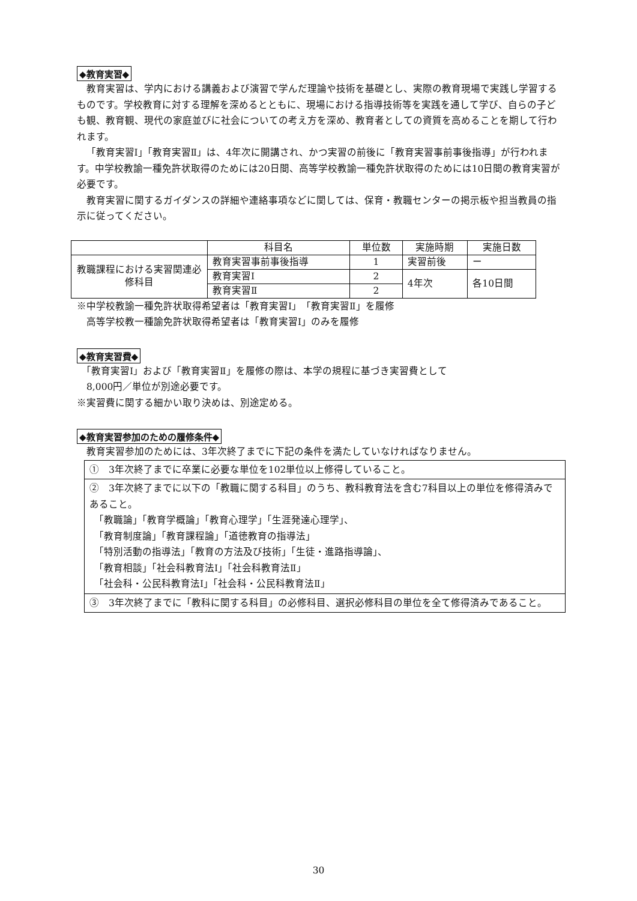◆教育実習◆
教育実習は、学内における講義および演習で学んだ理論や技術を基礎とし、実際の教育現場で実践し学習するものです。学校教育に対する理解を深めるとともに、現場における指導技術等を実践を通して学び、自らの子ども観、教育観、現代の家庭並びに社会についての考え方を深め、教育者としての資質を高めることを期して行われます。
「教育実習Ⅰ」「教育実習Ⅱ」は、4年次に開講され、かつ実習の前後に「教育実習事前事後指導」が行われます。中学校教諭一種免許状取得のためには20日間、高等学校教諭一種免許状取得のためには10日間の教育実習が必要です。
教育実習に関するガイダンスの詳細や連絡事項などに関しては、保育・教職センターの掲示板や担当教員の指示に従ってください。
| | 科目名 | 単位数 | 実施時期 | 実施日数 |
| 教職課程における実習関連必修科目 | 教育実習事前事後指導 | 1 | 実習前後 | ー |
| | 教育実習Ⅰ | 2 | 4年次 | 各10日間 |
| | 教育実習Ⅱ | 2 | | |
※中学校教諭一種免許状取得希望者は「教育実習Ⅰ」「教育実習Ⅱ」を履修
　高等学校教一種諭免許状取得希望者は「教育実習Ⅰ」のみを履修
◆教育実習費◆
　「教育実習Ⅰ」および「教育実習Ⅱ」を履修の際は、本学の規程に基づき実習費として
　8,000円／単位が別途必要です。
※実習費に関する細かい取り決めは、別途定める。
◆教育実習参加のための履修条件◆
　教育実習参加のためには、3年次終了までに下記の条件を満たしていなければなりません。
①　3年次終了までに卒業に必要な単位を102単位以上修得していること。
②　3年次終了までに以下の「教職に関する科目」のうち、教科教育法を含む7科目以上の単位を修得済みであること。
　「教職論」「教育学概論」「教育心理学」「生涯発達心理学」、
　「教育制度論」「教育課程論」「道徳教育の指導法」
　「特別活動の指導法」「教育の方法及び技術」「生徒・進路指導論」、
　「教育相談」「社会科教育法Ⅰ」「社会科教育法Ⅱ」
　「社会科・公民科教育法Ⅰ」「社会科・公民科教育法Ⅱ」
③　3年次終了までに「教科に関する科目」の必修科目、選択必修科目の単位を全て修得済みであること。
30